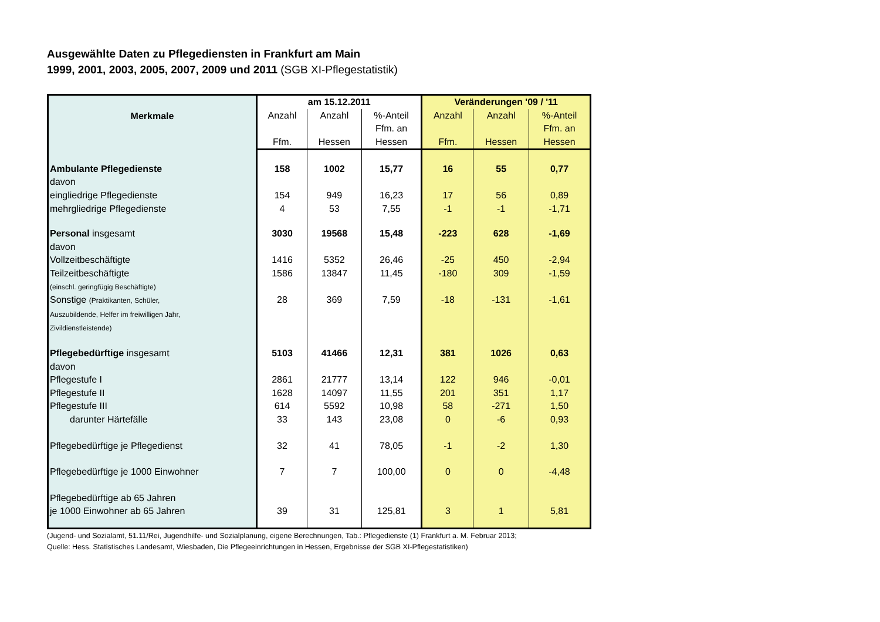Ausgewählte Daten zu Pflegediensten in Frankfurt am Main
1999, 2001, 2003, 2005, 2007, 2009 und 2011 (SGB XI-Pflegestatistik)
| Merkmale | am 15.12.2011 | | | Veränderungen '09 / '11 | | |
| --- | --- | --- | --- | --- | --- | --- |
| | Anzahl Ffm. | Anzahl Hessen | %-Anteil Ffm. an Hessen | Anzahl Ffm. | Anzahl Hessen | %-Anteil Ffm. an Hessen |
| Ambulante Pflegedienste | 158 | 1002 | 15,77 | 16 | 55 | 0,77 |
| davon | | | | | | |
| eingliedrige Pflegedienste | 154 | 949 | 16,23 | 17 | 56 | 0,89 |
| mehrgliedrige Pflegedienste | 4 | 53 | 7,55 | -1 | -1 | -1,71 |
| Personal insgesamt | 3030 | 19568 | 15,48 | -223 | 628 | -1,69 |
| davon | | | | | | |
| Vollzeitbeschäftigte | 1416 | 5352 | 26,46 | -25 | 450 | -2,94 |
| Teilzeitbeschäftigte | 1586 | 13847 | 11,45 | -180 | 309 | -1,59 |
| (einschl. geringfügig Beschäftigte) | | | | | | |
| Sonstige (Praktikanten, Schüler, Auszubildende, Helfer im freiwilligen Jahr, Zivildienstleistende) | 28 | 369 | 7,59 | -18 | -131 | -1,61 |
| Pflegebedürftige insgesamt | 5103 | 41466 | 12,31 | 381 | 1026 | 0,63 |
| davon | | | | | | |
| Pflegestufe I | 2861 | 21777 | 13,14 | 122 | 946 | -0,01 |
| Pflegestufe II | 1628 | 14097 | 11,55 | 201 | 351 | 1,17 |
| Pflegestufe III | 614 | 5592 | 10,98 | 58 | -271 | 1,50 |
| darunter Härtefälle | 33 | 143 | 23,08 | 0 | -6 | 0,93 |
| Pflegebedürftige je Pflegedienst | 32 | 41 | 78,05 | -1 | -2 | 1,30 |
| Pflegebedürftige je 1000 Einwohner | 7 | 7 | 100,00 | 0 | 0 | -4,48 |
| Pflegebedürftige ab 65 Jahren je 1000 Einwohner ab 65 Jahren | 39 | 31 | 125,81 | 3 | 1 | 5,81 |
(Jugend- und Sozialamt, 51.11/Rei, Jugendhilfe- und Sozialplanung, eigene Berechnungen, Tab.: Pflegedienste (1) Frankfurt a. M. Februar 2013;
Quelle: Hess. Statistisches Landesamt, Wiesbaden, Die Pflegeeinrichtungen in Hessen, Ergebnisse der SGB XI-Pflegestatistiken)